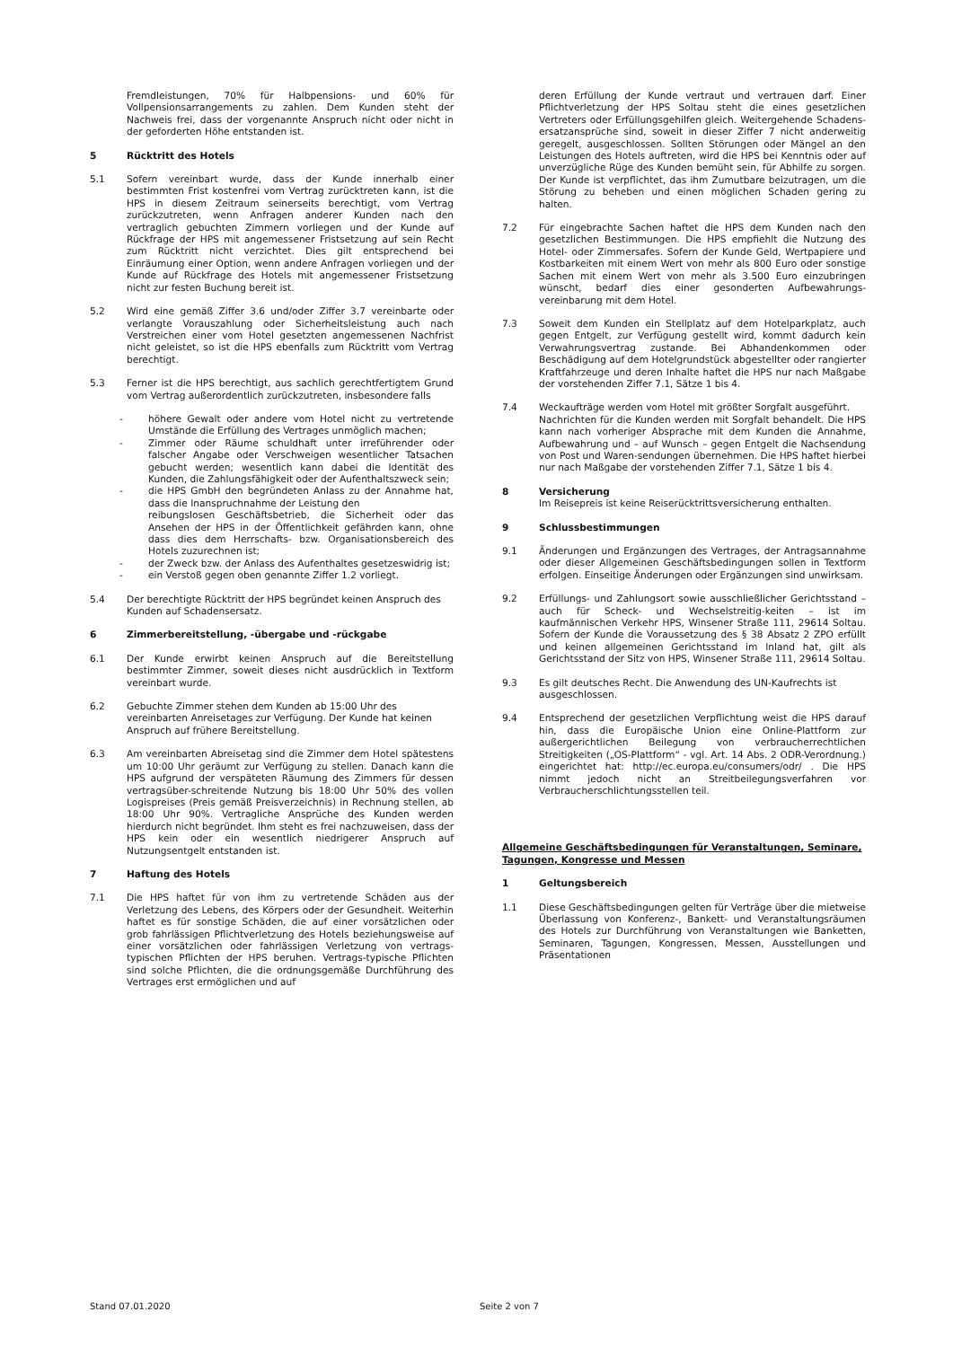Fremdleistungen, 70% für Halbpensions- und 60% für Vollpensionsarrangements zu zahlen. Dem Kunden steht der Nachweis frei, dass der vorgenannte Anspruch nicht oder nicht in der geforderten Höhe entstanden ist.
5 Rücktritt des Hotels
5.1 Sofern vereinbart wurde, dass der Kunde innerhalb einer bestimmten Frist kostenfrei vom Vertrag zurücktreten kann, ist die HPS in diesem Zeitraum seinerseits berechtigt, vom Vertrag zurückzutreten, wenn Anfragen anderer Kunden nach den vertraglich gebuchten Zimmern vorliegen und der Kunde auf Rückfrage der HPS mit angemessener Fristsetzung auf sein Recht zum Rücktritt nicht verzichtet. Dies gilt entsprechend bei Einräumung einer Option, wenn andere Anfragen vorliegen und der Kunde auf Rückfrage des Hotels mit angemessener Fristsetzung nicht zur festen Buchung bereit ist.
5.2 Wird eine gemäß Ziffer 3.6 und/oder Ziffer 3.7 vereinbarte oder verlangte Vorauszahlung oder Sicherheitsleistung auch nach Verstreichen einer vom Hotel gesetzten angemessenen Nachfrist nicht geleistet, so ist die HPS ebenfalls zum Rücktritt vom Vertrag berechtigt.
5.3 Ferner ist die HPS berechtigt, aus sachlich gerechtfertigtem Grund vom Vertrag außerordentlich zurückzutreten, insbesondere falls
- höhere Gewalt oder andere vom Hotel nicht zu vertretende Umstände die Erfüllung des Vertrages unmöglich machen;
- Zimmer oder Räume schuldhaft unter irreführender oder falscher Angabe oder Verschweigen wesentlicher Tatsachen gebucht werden; wesentlich kann dabei die Identität des Kunden, die Zahlungsfähigkeit oder der Aufenthaltszweck sein;
- die HPS GmbH den begründeten Anlass zu der Annahme hat, dass die Inanspruchnahme der Leistung den
reibungslosen Geschäftsbetrieb, die Sicherheit oder das Ansehen der HPS in der Öffentlichkeit gefährden kann, ohne dass dies dem Herrschafts- bzw. Organisationsbereich des Hotels zuzurechnen ist;
- der Zweck bzw. der Anlass des Aufenthaltes gesetzeswidrig ist;
- ein Verstoß gegen oben genannte Ziffer 1.2 vorliegt.
5.4 Der berechtigte Rücktritt der HPS begründet keinen Anspruch des Kunden auf Schadensersatz.
6 Zimmerbereitstellung, -übergabe und -rückgabe
6.1 Der Kunde erwirbt keinen Anspruch auf die Bereitstellung bestimmter Zimmer, soweit dieses nicht ausdrücklich in Textform vereinbart wurde.
6.2 Gebuchte Zimmer stehen dem Kunden ab 15:00 Uhr des vereinbarten Anreisetages zur Verfügung. Der Kunde hat keinen Anspruch auf frühere Bereitstellung.
6.3 Am vereinbarten Abreisetag sind die Zimmer dem Hotel spätestens um 10:00 Uhr geräumt zur Verfügung zu stellen. Danach kann die HPS aufgrund der verspäteten Räumung des Zimmers für dessen vertragsüber-schreitende Nutzung bis 18:00 Uhr 50% des vollen Logispreises (Preis gemäß Preisverzeichnis) in Rechnung stellen, ab 18:00 Uhr 90%. Vertragliche Ansprüche des Kunden werden hierdurch nicht begründet. Ihm steht es frei nachzuweisen, dass der HPS kein oder ein wesentlich niedrigerer Anspruch auf Nutzungsentgelt entstanden ist.
7 Haftung des Hotels
7.1 Die HPS haftet für von ihm zu vertretende Schäden aus der Verletzung des Lebens, des Körpers oder der Gesundheit. Weiterhin haftet es für sonstige Schäden, die auf einer vorsätzlichen oder grob fahrlässigen Pflichtverletzung des Hotels beziehungsweise auf einer vorsätzlichen oder fahrlässigen Verletzung von vertrags-typischen Pflichten der HPS beruhen. Vertrags-typische Pflichten sind solche Pflichten, die die ordnungsgemäße Durchführung des Vertrages erst ermöglichen und auf
deren Erfüllung der Kunde vertraut und vertrauen darf. Einer Pflichtverletzung der HPS Soltau steht die eines gesetzlichen Vertreters oder Erfüllungsgehilfen gleich. Weitergehende Schadens-ersatzansprüche sind, soweit in dieser Ziffer 7 nicht anderweitig geregelt, ausgeschlossen. Sollten Störungen oder Mängel an den Leistungen des Hotels auftreten, wird die HPS bei Kenntnis oder auf unverzügliche Rüge des Kunden bemüht sein, für Abhilfe zu sorgen. Der Kunde ist verpflichtet, das ihm Zumutbare beizutragen, um die Störung zu beheben und einen möglichen Schaden gering zu halten.
7.2 Für eingebrachte Sachen haftet die HPS dem Kunden nach den gesetzlichen Bestimmungen. Die HPS empfiehlt die Nutzung des Hotel- oder Zimmersafes. Sofern der Kunde Geld, Wertpapiere und Kostbarkeiten mit einem Wert von mehr als 800 Euro oder sonstige Sachen mit einem Wert von mehr als 3.500 Euro einzubringen wünscht, bedarf dies einer gesonderten Aufbewahrungs-vereinbarung mit dem Hotel.
7.3 Soweit dem Kunden ein Stellplatz auf dem Hotelparkplatz, auch gegen Entgelt, zur Verfügung gestellt wird, kommt dadurch kein Verwahrungsvertrag zustande. Bei Abhandenkommen oder Beschädigung auf dem Hotelgrundstück abgestellter oder rangierter Kraftfahrzeuge und deren Inhalte haftet die HPS nur nach Maßgabe der vorstehenden Ziffer 7.1, Sätze 1 bis 4.
7.4 Weckaufträge werden vom Hotel mit größter Sorgfalt ausgeführt.
Nachrichten für die Kunden werden mit Sorgfalt behandelt. Die HPS kann nach vorheriger Absprache mit dem Kunden die Annahme, Aufbewahrung und – auf Wunsch – gegen Entgelt die Nachsendung von Post und Waren-sendungen übernehmen. Die HPS haftet hierbei nur nach Maßgabe der vorstehenden Ziffer 7.1, Sätze 1 bis 4.
8 Versicherung
Im Reisepreis ist keine Reiserücktrittsversicherung enthalten.
9 Schlussbestimmungen
9.1 Änderungen und Ergänzungen des Vertrages, der Antragsannahme oder dieser Allgemeinen Geschäftsbedingungen sollen in Textform erfolgen. Einseitige Änderungen oder Ergänzungen sind unwirksam.
9.2 Erfüllungs- und Zahlungsort sowie ausschließlicher Gerichtsstand – auch für Scheck- und Wechselstreitig-keiten – ist im kaufmännischen Verkehr HPS, Winsener Straße 111, 29614 Soltau. Sofern der Kunde die Voraussetzung des § 38 Absatz 2 ZPO erfüllt und keinen allgemeinen Gerichtsstand im Inland hat, gilt als Gerichtsstand der Sitz von HPS, Winsener Straße 111, 29614 Soltau.
9.3 Es gilt deutsches Recht. Die Anwendung des UN-Kaufrechts ist ausgeschlossen.
9.4 Entsprechend der gesetzlichen Verpflichtung weist die HPS darauf hin, dass die Europäische Union eine Online-Plattform zur außergerichtlichen Beilegung von verbraucherrechtlichen Streitigkeiten („OS-Plattform“ - vgl. Art. 14 Abs. 2 ODR-Verordnung.) eingerichtet hat: http://ec.europa.eu/consumers/odr/ . Die HPS nimmt jedoch nicht an Streitbeilegungsverfahren vor Verbraucherschlichtungsstellen teil.
Allgemeine Geschäftsbedingungen für Veranstaltungen, Seminare, Tagungen, Kongresse und Messen
1 Geltungsbereich
1.1 Diese Geschäftsbedingungen gelten für Verträge über die mietweise Überlassung von Konferenz-, Bankett- und Veranstaltungsräumen des Hotels zur Durchführung von Veranstaltungen wie Banketten, Seminaren, Tagungen, Kongressen, Messen, Ausstellungen und Präsentationen
Stand 07.01.2020 Seite 2 von 7